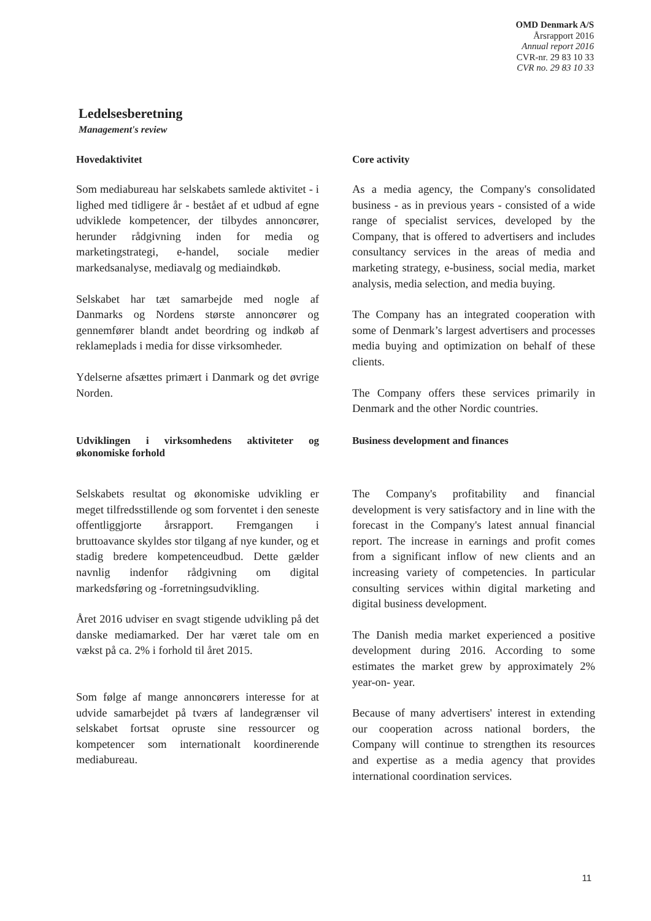OMD Denmark A/S
Årsrapport 2016
Annual report 2016
CVR-nr. 29 83 10 33
CVR no. 29 83 10 33
Ledelsesberetning
Management's review
Hovedaktivitet Core activity
Som mediabureau har selskabets samlede aktivitet - i lighed med tidligere år - bestået af et udbud af egne udviklede kompetencer, der tilbydes annoncører, herunder rådgivning inden for media og marketingstrategi, e-handel, sociale medier markedsanalyse, mediavalg og mediaindkøb.
Selskabet har tæt samarbejde med nogle af Danmarks og Nordens største annoncører og gennemfører blandt andet beordring og indkøb af reklameplads i media for disse virksomheder.
Ydelserne afsættes primært i Danmark og det øvrige Norden.
As a media agency, the Company's consolidated business - as in previous years - consisted of a wide range of specialist services, developed by the Company, that is offered to advertisers and includes consultancy services in the areas of media and marketing strategy, e-business, social media, market analysis, media selection, and media buying.
The Company has an integrated cooperation with some of Denmark’s largest advertisers and processes media buying and optimization on behalf of these clients.
The Company offers these services primarily in Denmark and the other Nordic countries.
Udviklingen i virksomhedens aktiviteter og økonomiske forhold
Business development and finances
Selskabets resultat og økonomiske udvikling er meget tilfredsstillende og som forventet i den seneste offentliggjorte årsrapport. Fremgangen i bruttoavance skyldes stor tilgang af nye kunder, og et stadig bredere kompetenceudbud. Dette gælder navnlig indenfor rådgivning om digital markedsføring og -forretningsudvikling.
Året 2016 udviser en svagt stigende udvikling på det danske mediamarked. Der har været tale om en vækst på ca. 2% i forhold til året 2015.
Som følge af mange annoncørers interesse for at udvide samarbejdet på tværs af landegrænser vil selskabet fortsat opruste sine ressourcer og kompetencer som internationalt koordinerende mediabureau.
The Company's profitability and financial development is very satisfactory and in line with the forecast in the Company's latest annual financial report. The increase in earnings and profit comes from a significant inflow of new clients and an increasing variety of competencies. In particular consulting services within digital marketing and digital business development.
The Danish media market experienced a positive development during 2016. According to some estimates the market grew by approximately 2% year-on- year.
Because of many advertisers' interest in extending our cooperation across national borders, the Company will continue to strengthen its resources and expertise as a media agency that provides international coordination services.
11